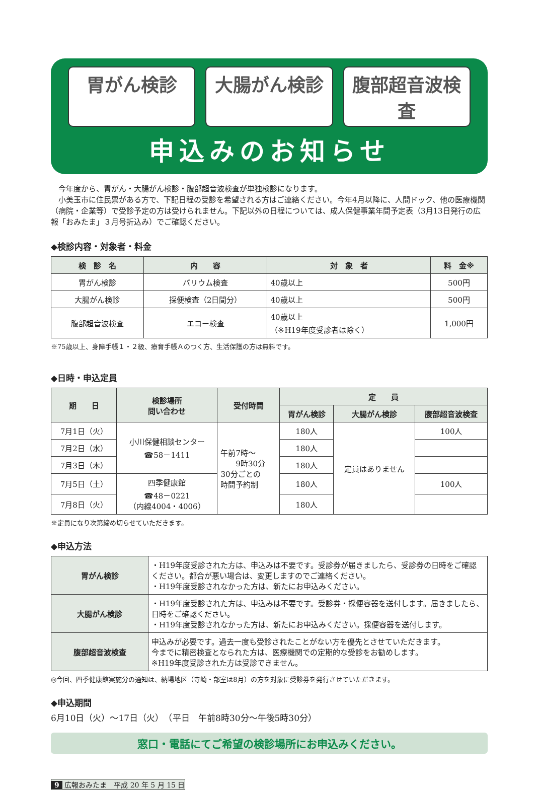胃がん検診 大腸がん検診 腹部超音波検査
申込みのお知らせ
　今年度から、胃がん・大腸がん検診・腹部超音波検査が単独検診になります。
　小美玉市に住民票がある方で、下記日程の受診を希望される方はご連絡ください。今年4月以降に、人間ドック、他の医療機関（病院・企業等）で受診予定の方は受けられません。下記以外の日程については、成人保健事業年間予定表（3月13日発行の広報「おみたま」３月号折込み）でご確認ください。
◆検診内容・対象者・料金
| 検 診 名 | 内 容 | 対 象 者 | 料 金※ |
| --- | --- | --- | --- |
| 胃がん検診 | バリウム検査 | 40歳以上 | 500円 |
| 大腸がん検診 | 採便検査（2日間分） | 40歳以上 | 500円 |
| 腹部超音波検査 | エコー検査 | 40歳以上 （※H19年度受診者は除く） | 1,000円 |
※75歳以上、身障手帳１・２級、療育手帳Ａのつく方、生活保護の方は無料です。
◆日時・申込定員
| 期 日 | 検診場所 問い合わせ | 受付時間 | 定 員 | | |
| --- | --- | --- | --- | --- | --- |
| | | | 胃がん検診 | 大腸がん検診 | 腹部超音波検査 |
| 7月1日（火） | 小川保健相談センター ☎58－1411 | 午前7時～ 9時30分 30分ごとの 時間予約制 | 180人 | 定員はありません | 100人 |
| 7月2日（水） | | | 180人 | | |
| 7月3日（木） | | | 180人 | | |
| 7月5日（土） | 四季健康館 ☎48－0221 （内線4004・4006） | | 180人 | | 100人 |
| 7月8日（火） | | | 180人 | | |
※定員になり次第締め切らせていただきます。
◆申込方法
| 胃がん検診 | ・H19年度受診された方は、申込みは不要です。受診券が届きましたら、受診券の日時をご確認ください。都合が悪い場合は、変更しますのでご連絡ください。 ・H19年度受診されなかった方は、新たにお申込みください。 |
| 大腸がん検診 | ・H19年度受診された方は、申込みは不要です。受診券・採便容器を送付します。届きましたら、日時をご確認ください。 ・H19年度受診されなかった方は、新たにお申込みください。採便容器を送付します。 |
| 腹部超音波検査 | 申込みが必要です。過去一度も受診されたことがない方を優先とさせていただきます。 今までに精密検査となられた方は、医療機関での定期的な受診をお勧めします。 ※H19年度受診された方は受診できません。 |
◎今回、四季健康館実施分の通知は、納場地区（寺崎・部室は8月）の方を対象に受診券を発行させていただきます。
◆申込期間
6月10日（火）～17日（火）　（平日　午前8時30分～午後5時30分）
窓口・電話にてご希望の検診場所にお申込みください。
9 広報おみたま　平成 20 年 5 月 15 日